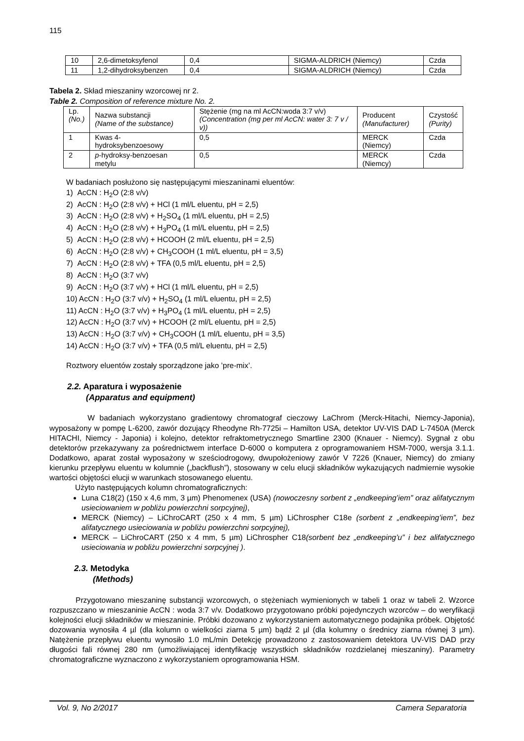115
| 10 | 2,6-dimetoksyfenol | 0,4 | SIGMA-ALDRICH (Niemcy) | Czda |
| 11 | 1,2-dihydroksybenzen | 0,4 | SIGMA-ALDRICH (Niemcy) | Czda |
Tabela 2. Skład mieszaniny wzorcowej nr 2.
Table 2. Composition of reference mixture No. 2.
| Lp. (No.) | Nazwa substancji (Name of the substance) | Stężenie (mg na ml AcCN:woda 3:7 v/v) (Concentration (mg per ml AcCN: water 3: 7 v / v)) | Producent (Manufacturer) | Czystość (Purity) |
| --- | --- | --- | --- | --- |
| 1 | Kwas 4-hydroksybenzoesowy | 0,5 | MERCK (Niemcy) | Czda |
| 2 | p -hydroksy-benzoesan metylu | 0,5 | MERCK (Niemcy) | Czda |
W badaniach posłużono się następującymi mieszaninami eluentów:
1) AcCN : H<sub>2</sub>O (2:8 v/v)
2) AcCN : H<sub>2</sub>O (2:8 v/v) + HCl (1 ml/L eluentu, pH = 2,5)
3) AcCN : H<sub>2</sub>O (2:8 v/v) + H<sub>2</sub>SO<sub>4</sub> (1 ml/L eluentu, pH = 2,5)
4) AcCN : H<sub>2</sub>O (2:8 v/v) + H<sub>3</sub>PO<sub>4</sub> (1 ml/L eluentu, pH = 2,5)
5) AcCN : H<sub>2</sub>O (2:8 v/v) + HCOOH (2 ml/L eluentu, pH = 2,5)
6) AcCN : H<sub>2</sub>O (2:8 v/v) + CH<sub>3</sub>COOH (1 ml/L eluentu, pH = 3,5)
7) AcCN : H<sub>2</sub>O (2:8 v/v) + TFA (0,5 ml/L eluentu, pH = 2,5)
8) AcCN : H<sub>2</sub>O (3:7 v/v)
9) AcCN : H<sub>2</sub>O (3:7 v/v) + HCl (1 ml/L eluentu, pH = 2,5)
10) AcCN : H<sub>2</sub>O (3:7 v/v) + H<sub>2</sub>SO<sub>4</sub> (1 ml/L eluentu, pH = 2,5)
11) AcCN : H<sub>2</sub>O (3:7 v/v) + H<sub>3</sub>PO<sub>4</sub> (1 ml/L eluentu, pH = 2,5)
12) AcCN : H<sub>2</sub>O (3:7 v/v) + HCOOH (2 ml/L eluentu, pH = 2,5)
13) AcCN : H<sub>2</sub>O (3:7 v/v) + CH<sub>3</sub>COOH (1 ml/L eluentu, pH = 3,5)
14) AcCN : H<sub>2</sub>O (3:7 v/v) + TFA (0,5 ml/L eluentu, pH = 2,5)
Roztwory eluentów zostały sporządzone jako ’pre-mix’.
2.2. Aparatura i wyposażenie
(Apparatus and equipment)
W badaniach wykorzystano gradientowy chromatograf cieczowy LaChrom (Merck-Hitachi, Niemcy-Japonia), wyposażony w pompę L-6200, zawór dozujący Rheodyne Rh-7725i – Hamilton USA, detektor UV-VIS DAD L-7450A (Merck HITACHI, Niemcy - Japonia) i kolejno, detektor refraktometrycznego Smartline 2300 (Knauer - Niemcy). Sygnał z obu detektorów przekazywany za pośrednictwem interface D-6000 o komputera z oprogramowaniem HSM-7000, wersja 3.1.1. Dodatkowo, aparat został wyposażony w sześciodrogowy, dwupołożeniowy zawór V 7226 (Knauer, Niemcy) do zmiany kierunku przepływu eluentu w kolumnie („backflush”), stosowany w celu elucji składników wykazujących nadmiernie wysokie wartości objętości elucji w warunkach stosowanego eluentu.
Użyto następujących kolumn chromatograficznych:
Luna C18(2) (150 x 4,6 mm, 3 µm) Phenomenex (USA) (nowoczesny sorbent z „endkeeping’iem” oraz alifatycznym usieciowaniem w pobliżu powierzchni sorpcyjnej),
MERCK (Niemcy) – LiChroCART (250 x 4 mm, 5 µm) LiChrospher C18e (sorbent z „endkeeping’iem”, bez alifatycznego usieciowania w pobliżu powierzchni sorpcyjnej),
MERCK – LiChroCART (250 x 4 mm, 5 µm) LiChrospher C18(sorbent bez „endkeeping’u” i bez alifatycznego usieciowania w pobliżu powierzchni sorpcyjnej ).
2.3. Metodyka
(Methods)
Przygotowano mieszaninę substancji wzorcowych, o stężeniach wymienionych w tabeli 1 oraz w tabeli 2. Wzorce rozpuszczano w mieszaninie AcCN : woda 3:7 v/v. Dodatkowo przygotowano próbki pojedynczych wzorców – do weryfikacji kolejności elucji składników w mieszaninie. Próbki dozowano z wykorzystaniem automatycznego podajnika próbek. Objętość dozowania wynosiła 4 µl (dla kolumn o wielkości ziarna 5 µm) bądź 2 µl (dla kolumny o średnicy ziarna równej 3 µm). Natężenie przepływu eluentu wynosiło 1.0 mL/min Detekcję prowadzono z zastosowaniem detektora UV-VIS DAD przy długości fali równej 280 nm (umożliwiającej identyfikację wszystkich składników rozdzielanej mieszaniny). Parametry chromatograficzne wyznaczono z wykorzystaniem oprogramowania HSM.
Vol. 9, No 2/2017 Camera Separatoria